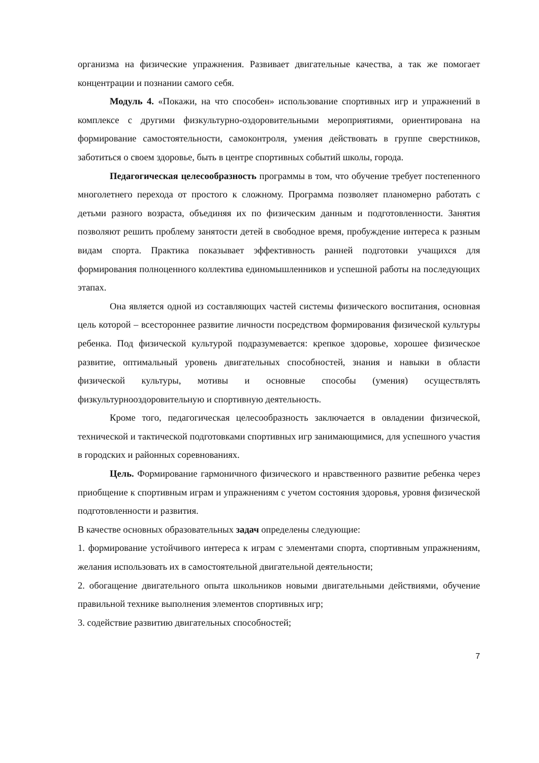организма на физические упражнения. Развивает двигательные качества, а так же помогает концентрации и познании самого себя.
Модуль 4. «Покажи, на что способен» использование спортивных игр и упражнений в комплексе с другими физкультурно-оздоровительными мероприятиями, ориентирована на формирование самостоятельности, самоконтроля, умения действовать в группе сверстников, заботиться о своем здоровье, быть в центре спортивных событий школы, города.
Педагогическая целесообразность программы в том, что обучение требует постепенного многолетнего перехода от простого к сложному. Программа позволяет планомерно работать с детьми разного возраста, объединяя их по физическим данным и подготовленности. Занятия позволяют решить проблему занятости детей в свободное время, пробуждение интереса к разным видам спорта. Практика показывает эффективность ранней подготовки учащихся для формирования полноценного коллектива единомышленников и успешной работы на последующих этапах.
Она является одной из составляющих частей системы физического воспитания, основная цель которой – всестороннее развитие личности посредством формирования физической культуры ребенка. Под физической культурой подразумевается: крепкое здоровье, хорошее физическое развитие, оптимальный уровень двигательных способностей, знания и навыки в области физической культуры, мотивы и основные способы (умения) осуществлять физкультурнооздоровительную и спортивную деятельность.
Кроме того, педагогическая целесообразность заключается в овладении физической, технической и тактической подготовками спортивных игр занимающимися, для успешного участия в городских и районных соревнованиях.
Цель. Формирование гармоничного физического и нравственного развитие ребенка через приобщение к спортивным играм и упражнениям с учетом состояния здоровья, уровня физической подготовленности и развития.
В качестве основных образовательных задач определены следующие:
1. формирование устойчивого интереса к играм с элементами спорта, спортивным упражнениям, желания использовать их в самостоятельной двигательной деятельности;
2. обогащение двигательного опыта школьников новыми двигательными действиями, обучение правильной технике выполнения элементов спортивных игр;
3. содействие развитию двигательных способностей;
7